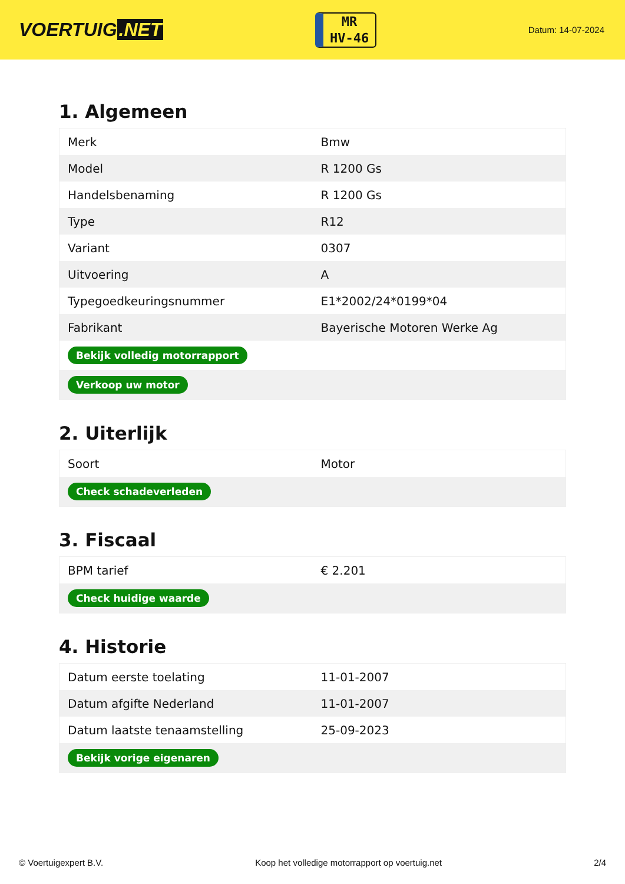VOERTUIG.NET
MR
HV-46
Datum: 14-07-2024
1. Algemeen
| Merk | Bmw |
| Model | R 1200 Gs |
| Handelsbenaming | R 1200 Gs |
| Type | R12 |
| Variant | 0307 |
| Uitvoering | A |
| Typegoedkeuringsnummer | E1*2002/24*0199*04 |
| Fabrikant | Bayerische Motoren Werke Ag |
| Bekijk volledig motorrapport | |
| Verkoop uw motor | |
2. Uiterlijk
| Soort | Motor |
| Check schadeverleden | |
3. Fiscaal
| BPM tarief | € 2.201 |
| Check huidige waarde | |
4. Historie
| Datum eerste toelating | 11-01-2007 |
| Datum afgifte Nederland | 11-01-2007 |
| Datum laatste tenaamstelling | 25-09-2023 |
| Bekijk vorige eigenaren | |
© Voertuigexpert B.V. Koop het volledige motorrapport op voertuig.net 2/4